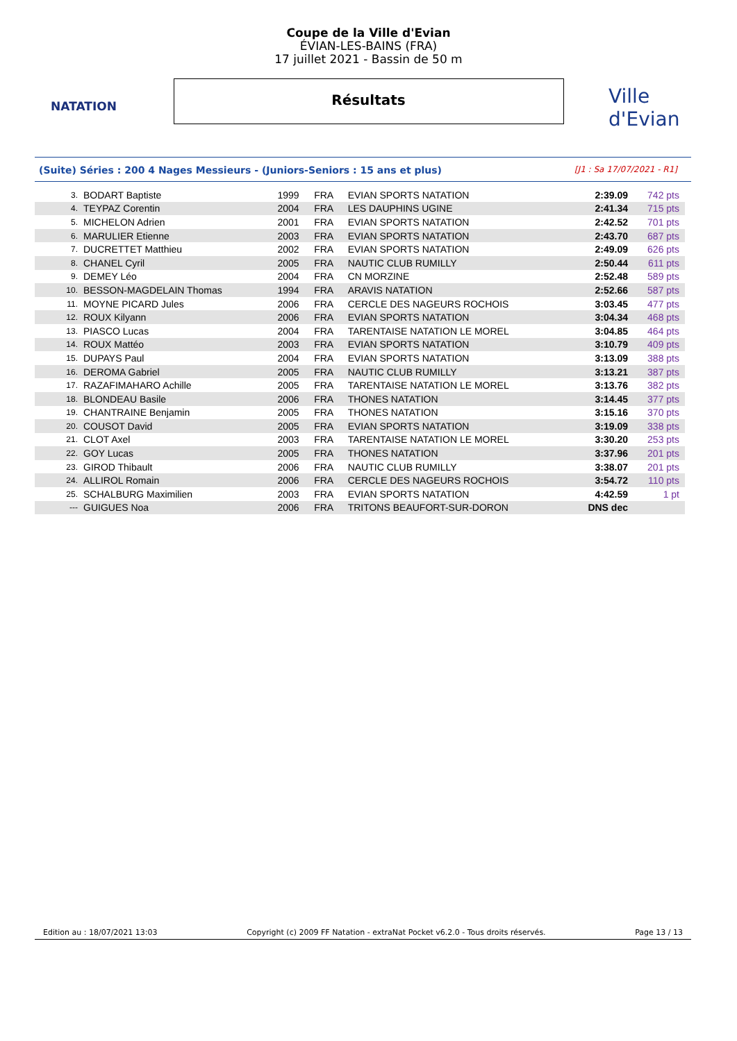NATATION
Ville d'Evian
Coupe de la Ville d'Evian
ÉVIAN-LES-BAINS (FRA)
17 juillet 2021 - Bassin de 50 m
Résultats
(Suite) Séries : 200 4 Nages Messieurs - (Juniors-Seniors : 15 ans et plus) [J1 : Sa 17/07/2021 - R1]
| 3. | BODART Baptiste | 1999 | FRA | EVIAN SPORTS NATATION | 2:39.09 | 742 pts |
| 4. | TEYPAZ Corentin | 2004 | FRA | LES DAUPHINS UGINE | 2:41.34 | 715 pts |
| 5. | MICHELON Adrien | 2001 | FRA | EVIAN SPORTS NATATION | 2:42.52 | 701 pts |
| 6. | MARULIER Etienne | 2003 | FRA | EVIAN SPORTS NATATION | 2:43.70 | 687 pts |
| 7. | DUCRETTET Matthieu | 2002 | FRA | EVIAN SPORTS NATATION | 2:49.09 | 626 pts |
| 8. | CHANEL Cyril | 2005 | FRA | NAUTIC CLUB RUMILLY | 2:50.44 | 611 pts |
| 9. | DEMEY Léo | 2004 | FRA | CN MORZINE | 2:52.48 | 589 pts |
| 10. | BESSON-MAGDELAIN Thomas | 1994 | FRA | ARAVIS NATATION | 2:52.66 | 587 pts |
| 11. | MOYNE PICARD Jules | 2006 | FRA | CERCLE DES NAGEURS ROCHOIS | 3:03.45 | 477 pts |
| 12. | ROUX Kilyann | 2006 | FRA | EVIAN SPORTS NATATION | 3:04.34 | 468 pts |
| 13. | PIASCO Lucas | 2004 | FRA | TARENTAISE NATATION LE MOREL | 3:04.85 | 464 pts |
| 14. | ROUX Mattéo | 2003 | FRA | EVIAN SPORTS NATATION | 3:10.79 | 409 pts |
| 15. | DUPAYS Paul | 2004 | FRA | EVIAN SPORTS NATATION | 3:13.09 | 388 pts |
| 16. | DEROMA Gabriel | 2005 | FRA | NAUTIC CLUB RUMILLY | 3:13.21 | 387 pts |
| 17. | RAZAFIMAHARO Achille | 2005 | FRA | TARENTAISE NATATION LE MOREL | 3:13.76 | 382 pts |
| 18. | BLONDEAU Basile | 2006 | FRA | THONES NATATION | 3:14.45 | 377 pts |
| 19. | CHANTRAINE Benjamin | 2005 | FRA | THONES NATATION | 3:15.16 | 370 pts |
| 20. | COUSOT David | 2005 | FRA | EVIAN SPORTS NATATION | 3:19.09 | 338 pts |
| 21. | CLOT Axel | 2003 | FRA | TARENTAISE NATATION LE MOREL | 3:30.20 | 253 pts |
| 22. | GOY Lucas | 2005 | FRA | THONES NATATION | 3:37.96 | 201 pts |
| 23. | GIROD Thibault | 2006 | FRA | NAUTIC CLUB RUMILLY | 3:38.07 | 201 pts |
| 24. | ALLIROL Romain | 2006 | FRA | CERCLE DES NAGEURS ROCHOIS | 3:54.72 | 110 pts |
| 25. | SCHALBURG Maximilien | 2003 | FRA | EVIAN SPORTS NATATION | 4:42.59 | 1 pt |
| --- | GUIGUES Noa | 2006 | FRA | TRITONS BEAUFORT-SUR-DORON | DNS dec | |
Edition au : 18/07/2021 13:03 Copyright (c) 2009 FF Natation - extraNat Pocket v6.2.0 - Tous droits réservés. Page 13 / 13